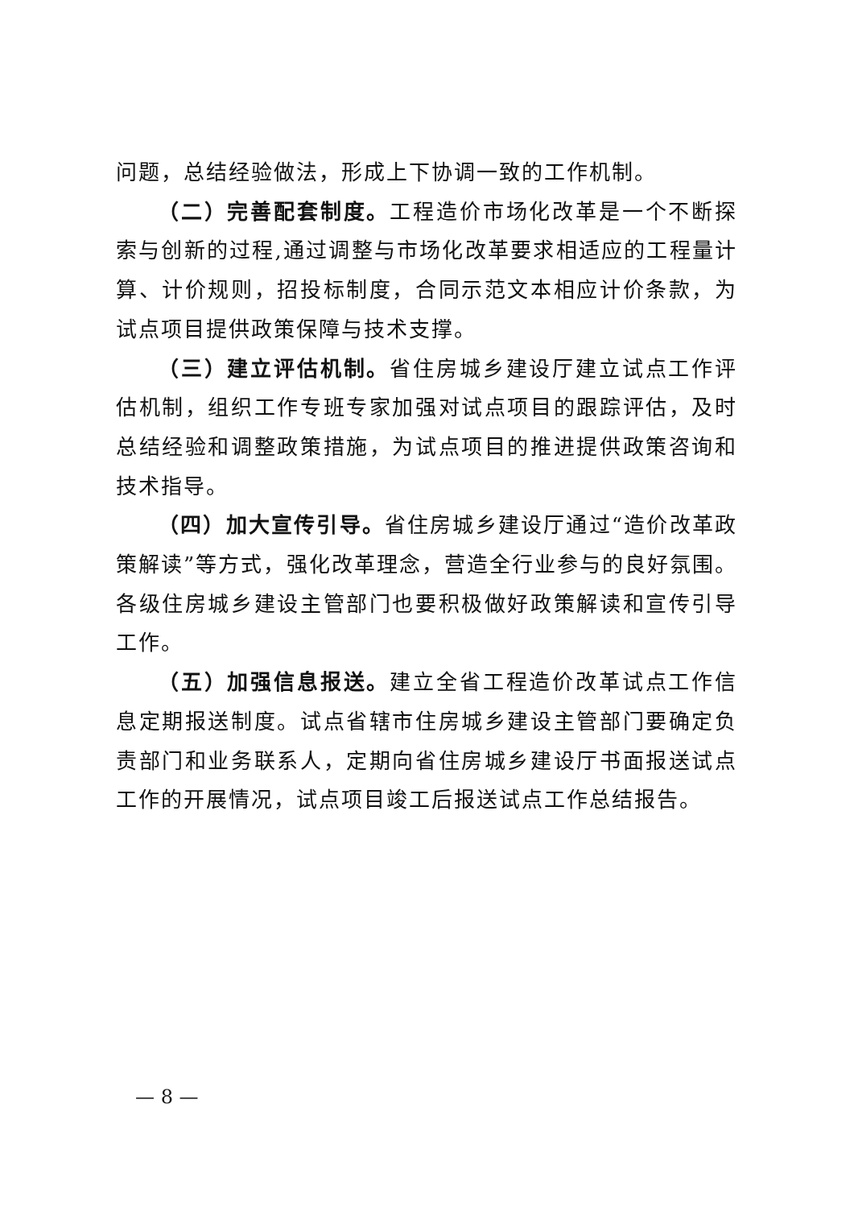问题，总结经验做法，形成上下协调一致的工作机制。
（二）完善配套制度。工程造价市场化改革是一个不断探索与创新的过程,通过调整与市场化改革要求相适应的工程量计算、计价规则，招投标制度，合同示范文本相应计价条款，为试点项目提供政策保障与技术支撑。
（三）建立评估机制。省住房城乡建设厅建立试点工作评估机制，组织工作专班专家加强对试点项目的跟踪评估，及时总结经验和调整政策措施，为试点项目的推进提供政策咨询和技术指导。
（四）加大宣传引导。省住房城乡建设厅通过“造价改革政策解读”等方式，强化改革理念，营造全行业参与的良好氛围。各级住房城乡建设主管部门也要积极做好政策解读和宣传引导工作。
（五）加强信息报送。建立全省工程造价改革试点工作信息定期报送制度。试点省辖市住房城乡建设主管部门要确定负责部门和业务联系人，定期向省住房城乡建设厅书面报送试点工作的开展情况，试点项目竣工后报送试点工作总结报告。
— 8 —